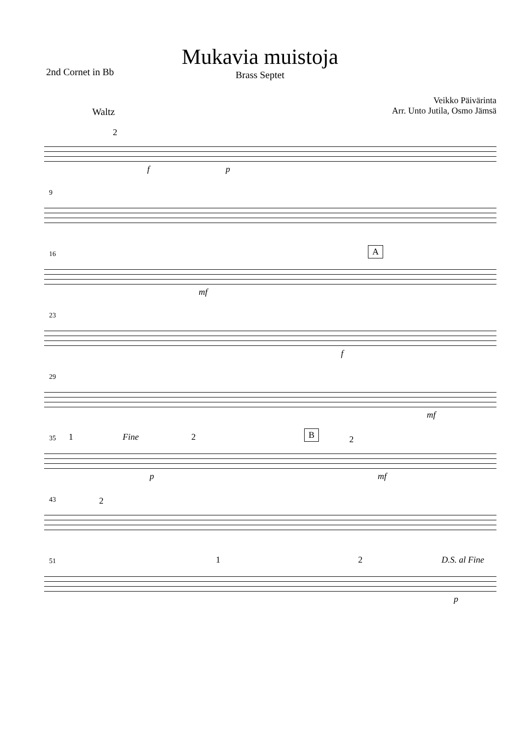Mukavia muistoja
Brass Septet
2nd Cornet in Bb
Veikko Päivärinta
Arr. Unto Jutila, Osmo Jämsä
Waltz
2
f p
9
16 A
mf
23
f
29
mf
35 1 Fine 2 B
2
p mf
43 2
51 1 2 D.S. al Fine
p